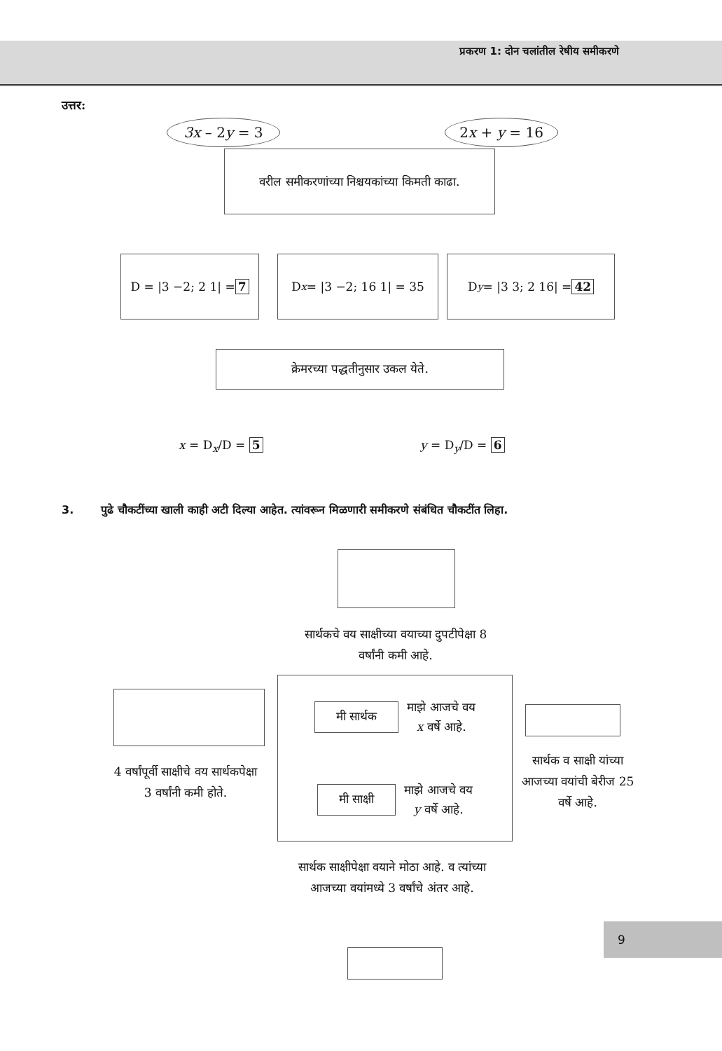प्रकरण 1: दोन चलांतील रेषीय समीकरणे
उत्तर:
3x – 2y = 3 2x + y = 16
वरील समीकरणांच्या निश्चयकांच्या किमती काढा.
D = |3 −2; 2 1| = 7 D<sub>x</sub> = |3 −2; 16 1| = 35 D<sub>y</sub> = |3 3; 2 16| = 42
क्रेमरच्या पद्धतीनुसार उकल येते.
x = D<sub>x</sub>/D = 5 y = D<sub>y</sub>/D = 6
3. पुढे चौकटींच्या खाली काही अटी दिल्या आहेत. त्यांवरून मिळणारी समीकरणे संबंधित चौकटींत लिहा.
सार्थकचे वय साक्षीच्या वयाच्या दुपटीपेक्षा 8 वर्षांनी कमी आहे.
मी सार्थक माझे आजचे वय
x वर्षे आहे.
मी साक्षी माझे आजचे वय
y वर्षे आहे.
4 वर्षांपूर्वी साक्षीचे वय सार्थकपेक्षा 3 वर्षांनी कमी होते.
सार्थक व साक्षी यांच्या आजच्या वयांची बेरीज 25 वर्षे आहे.
सार्थक साक्षीपेक्षा वयाने मोठा आहे. व त्यांच्या आजच्या वयांमध्ये 3 वर्षांचे अंतर आहे.
9